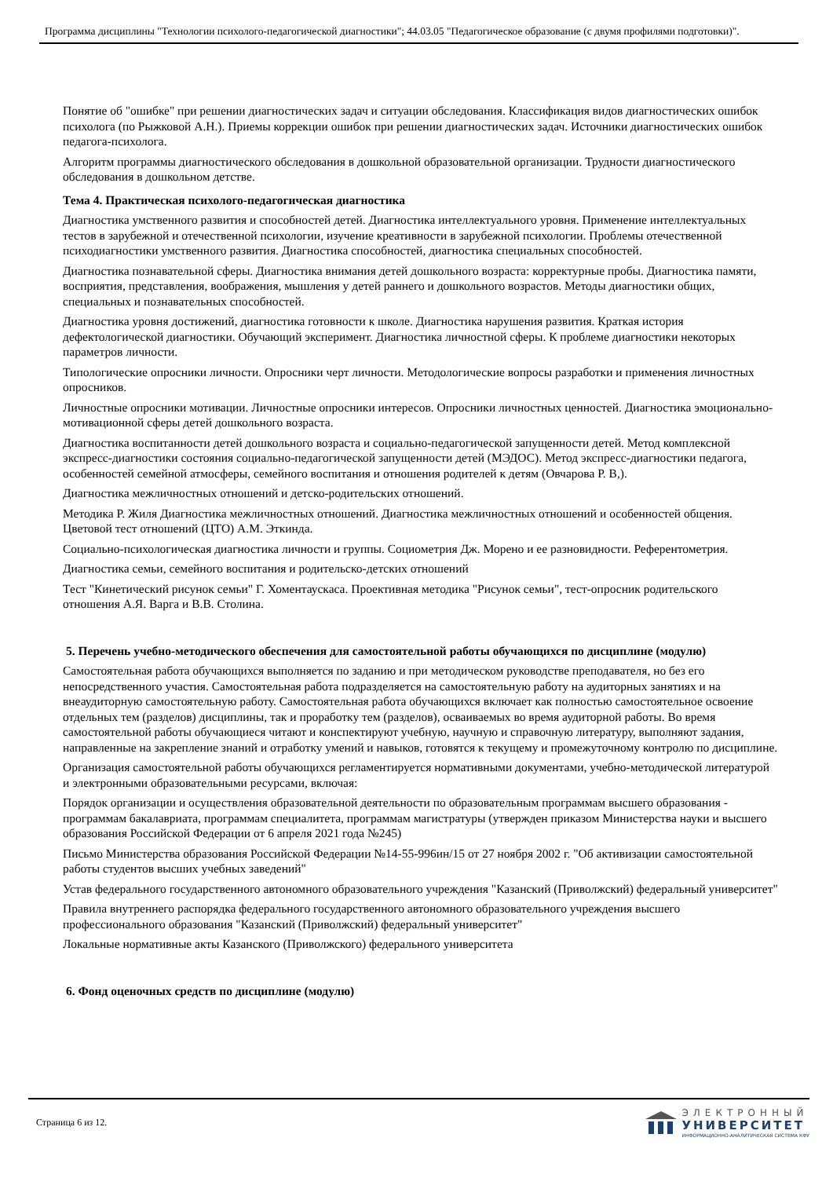Программа дисциплины "Технологии психолого-педагогической диагностики"; 44.03.05 "Педагогическое образование (с двумя профилями подготовки)".
Понятие об "ошибке" при решении диагностических задач и ситуации обследования. Классификация видов диагностических ошибок психолога (по Рыжковой А.Н.). Приемы коррекции ошибок при решении диагностических задач. Источники диагностических ошибок педагога-психолога.
Алгоритм программы диагностического обследования в дошкольной образовательной организации. Трудности диагностического обследования в дошкольном детстве.
Тема 4. Практическая психолого-педагогическая диагностика
Диагностика умственного развития и способностей детей. Диагностика интеллектуального уровня. Применение интеллектуальных тестов в зарубежной и отечественной психологии, изучение креативности в зарубежной психологии. Проблемы отечественной психодиагностики умственного развития. Диагностика способностей, диагностика специальных способностей.
Диагностика познавательной сферы. Диагностика внимания детей дошкольного возраста: корректурные пробы. Диагностика памяти, восприятия, представления, воображения, мышления у детей раннего и дошкольного возрастов. Методы диагностики общих, специальных и познавательных способностей.
Диагностика уровня достижений, диагностика готовности к школе. Диагностика нарушения развития. Краткая история дефектологической диагностики. Обучающий эксперимент. Диагностика личностной сферы. К проблеме диагностики некоторых параметров личности.
Типологические опросники личности. Опросники черт личности. Методологические вопросы разработки и применения личностных опросников.
Личностные опросники мотивации. Личностные опросники интересов. Опросники личностных ценностей. Диагностика эмоционально-мотивационной сферы детей дошкольного возраста.
Диагностика воспитанности детей дошкольного возраста и социально-педагогической запущенности детей. Метод комплексной экспресс-диагностики состояния социально-педагогической запущенности детей (МЭДОС). Метод экспресс-диагностики педагога, особенностей семейной атмосферы, семейного воспитания и отношения родителей к детям (Овчарова Р. В,).
Диагностика межличностных отношений и детско-родительских отношений.
Методика Р. Жиля Диагностика межличностных отношений. Диагностика межличностных отношений и особенностей общения. Цветовой тест отношений (ЦТО) А.М. Эткинда.
Социально-психологическая диагностика личности и группы. Социометрия Дж. Морено и ее разновидности. Референтометрия.
Диагностика семьи, семейного воспитания и родительско-детских отношений
Тест "Кинетический рисунок семьи" Г. Хоментаускаса. Проективная методика "Рисунок семьи", тест-опросник родительского отношения А.Я. Варга и В.В. Столина.
5. Перечень учебно-методического обеспечения для самостоятельной работы обучающихся по дисциплине (модулю)
Самостоятельная работа обучающихся выполняется по заданию и при методическом руководстве преподавателя, но без его непосредственного участия. Самостоятельная работа подразделяется на самостоятельную работу на аудиторных занятиях и на внеаудиторную самостоятельную работу. Самостоятельная работа обучающихся включает как полностью самостоятельное освоение отдельных тем (разделов) дисциплины, так и проработку тем (разделов), осваиваемых во время аудиторной работы. Во время самостоятельной работы обучающиеся читают и конспектируют учебную, научную и справочную литературу, выполняют задания, направленные на закрепление знаний и отработку умений и навыков, готовятся к текущему и промежуточному контролю по дисциплине.
Организация самостоятельной работы обучающихся регламентируется нормативными документами, учебно-методической литературой и электронными образовательными ресурсами, включая:
Порядок организации и осуществления образовательной деятельности по образовательным программам высшего образования - программам бакалавриата, программам специалитета, программам магистратуры (утвержден приказом Министерства науки и высшего образования Российской Федерации от 6 апреля 2021 года №245)
Письмо Министерства образования Российской Федерации №14-55-996ин/15 от 27 ноября 2002 г. "Об активизации самостоятельной работы студентов высших учебных заведений"
Устав федерального государственного автономного образовательного учреждения "Казанский (Приволжский) федеральный университет"
Правила внутреннего распорядка федерального государственного автономного образовательного учреждения высшего профессионального образования "Казанский (Приволжский) федеральный университет"
Локальные нормативные акты Казанского (Приволжского) федерального университета
6. Фонд оценочных средств по дисциплине (модулю)
Страница 6 из 12.
ЭЛЕКТРОННЫЙ
УНИВЕРСИТЕТ
ИНФОРМАЦИОННО-АНАЛИТИЧЕСКАЯ СИСТЕМА КФУ